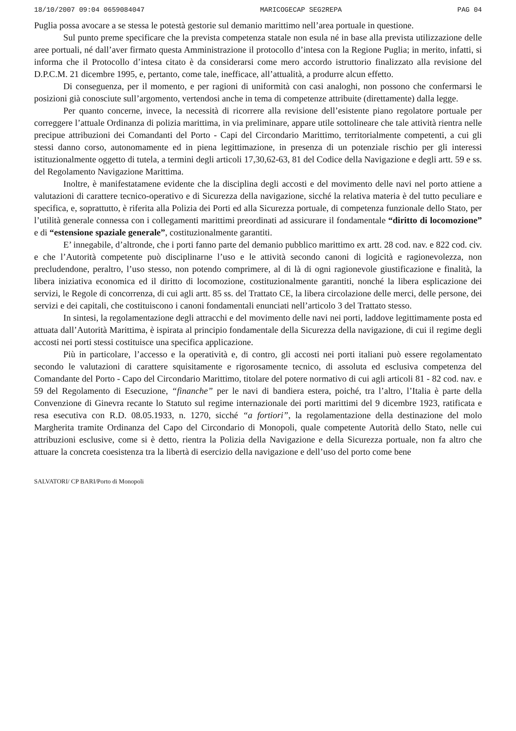18/10/2007 09:04 0659084047 MARICOGECAP SEG2REPA PAG 04
Puglia possa avocare a se stessa le potestà gestorie sul demanio marittimo nell’area portuale in questione.
Sul punto preme specificare che la prevista competenza statale non esula né in base alla prevista utilizzazione delle aree portuali, né dall’aver firmato questa Amministrazione il protocollo d’intesa con la Regione Puglia; in merito, infatti, si informa che il Protocollo d’intesa citato è da considerarsi come mero accordo istruttorio finalizzato alla revisione del D.P.C.M. 21 dicembre 1995, e, pertanto, come tale, inefficace, all’attualità, a produrre alcun effetto.
Di conseguenza, per il momento, e per ragioni di uniformità con casi analoghi, non possono che confermarsi le posizioni già conosciute sull’argomento, vertendosi anche in tema di competenze attribuite (direttamente) dalla legge.
Per quanto concerne, invece, la necessità di ricorrere alla revisione dell’esistente piano regolatore portuale per correggere l’attuale Ordinanza di polizia marittima, in via preliminare, appare utile sottolineare che tale attività rientra nelle precipue attribuzioni dei Comandanti del Porto - Capi del Circondario Marittimo, territorialmente competenti, a cui gli stessi danno corso, autonomamente ed in piena legittimazione, in presenza di un potenziale rischio per gli interessi istituzionalmente oggetto di tutela, a termini degli articoli 17,30,62-63, 81 del Codice della Navigazione e degli artt. 59 e ss. del Regolamento Navigazione Marittima.
Inoltre, è manifestatamene evidente che la disciplina degli accosti e del movimento delle navi nel porto attiene a valutazioni di carattere tecnico-operativo e di Sicurezza della navigazione, sicché la relativa materia è del tutto peculiare e specifica, e, soprattutto, è riferita alla Polizia dei Porti ed alla Sicurezza portuale, di competenza funzionale dello Stato, per l’utilità generale connessa con i collegamenti marittimi preordinati ad assicurare il fondamentale “diritto di locomozione” e di “estensione spaziale generale”, costituzionalmente garantiti.
E’ innegabile, d’altronde, che i porti fanno parte del demanio pubblico marittimo ex artt. 28 cod. nav. e 822 cod. civ. e che l’Autorità competente può disciplinarne l’uso e le attività secondo canoni di logicità e ragionevolezza, non precludendone, peraltro, l’uso stesso, non potendo comprimere, al di là di ogni ragionevole giustificazione e finalità, la libera iniziativa economica ed il diritto di locomozione, costituzionalmente garantiti, nonché la libera esplicazione dei servizi, le Regole di concorrenza, di cui agli artt. 85 ss. del Trattato CE, la libera circolazione delle merci, delle persone, dei servizi e dei capitali, che costituiscono i canoni fondamentali enunciati nell’articolo 3 del Trattato stesso.
In sintesi, la regolamentazione degli attracchi e del movimento delle navi nei porti, laddove legittimamente posta ed attuata dall’Autorità Marittima, è ispirata al principio fondamentale della Sicurezza della navigazione, di cui il regime degli accosti nei porti stessi costituisce una specifica applicazione.
Più in particolare, l’accesso e la operatività e, di contro, gli accosti nei porti italiani può essere regolamentato secondo le valutazioni di carattere squisitamente e rigorosamente tecnico, di assoluta ed esclusiva competenza del Comandante del Porto - Capo del Circondario Marittimo, titolare del potere normativo di cui agli articoli 81 - 82 cod. nav. e 59 del Regolamento di Esecuzione, “finanche” per le navi di bandiera estera, poiché, tra l’altro, l’Italia è parte della Convenzione di Ginevra recante lo Statuto sul regime internazionale dei porti marittimi del 9 dicembre 1923, ratificata e resa esecutiva con R.D. 08.05.1933, n. 1270, sicché “a fortiori”, la regolamentazione della destinazione del molo Margherita tramite Ordinanza del Capo del Circondario di Monopoli, quale competente Autorità dello Stato, nelle cui attribuzioni esclusive, come si è detto, rientra la Polizia della Navigazione e della Sicurezza portuale, non fa altro che attuare la concreta coesistenza tra la libertà di esercizio della navigazione e dell’uso del porto come bene
SALVATORI/ CP BARI/Porto di Monopoli